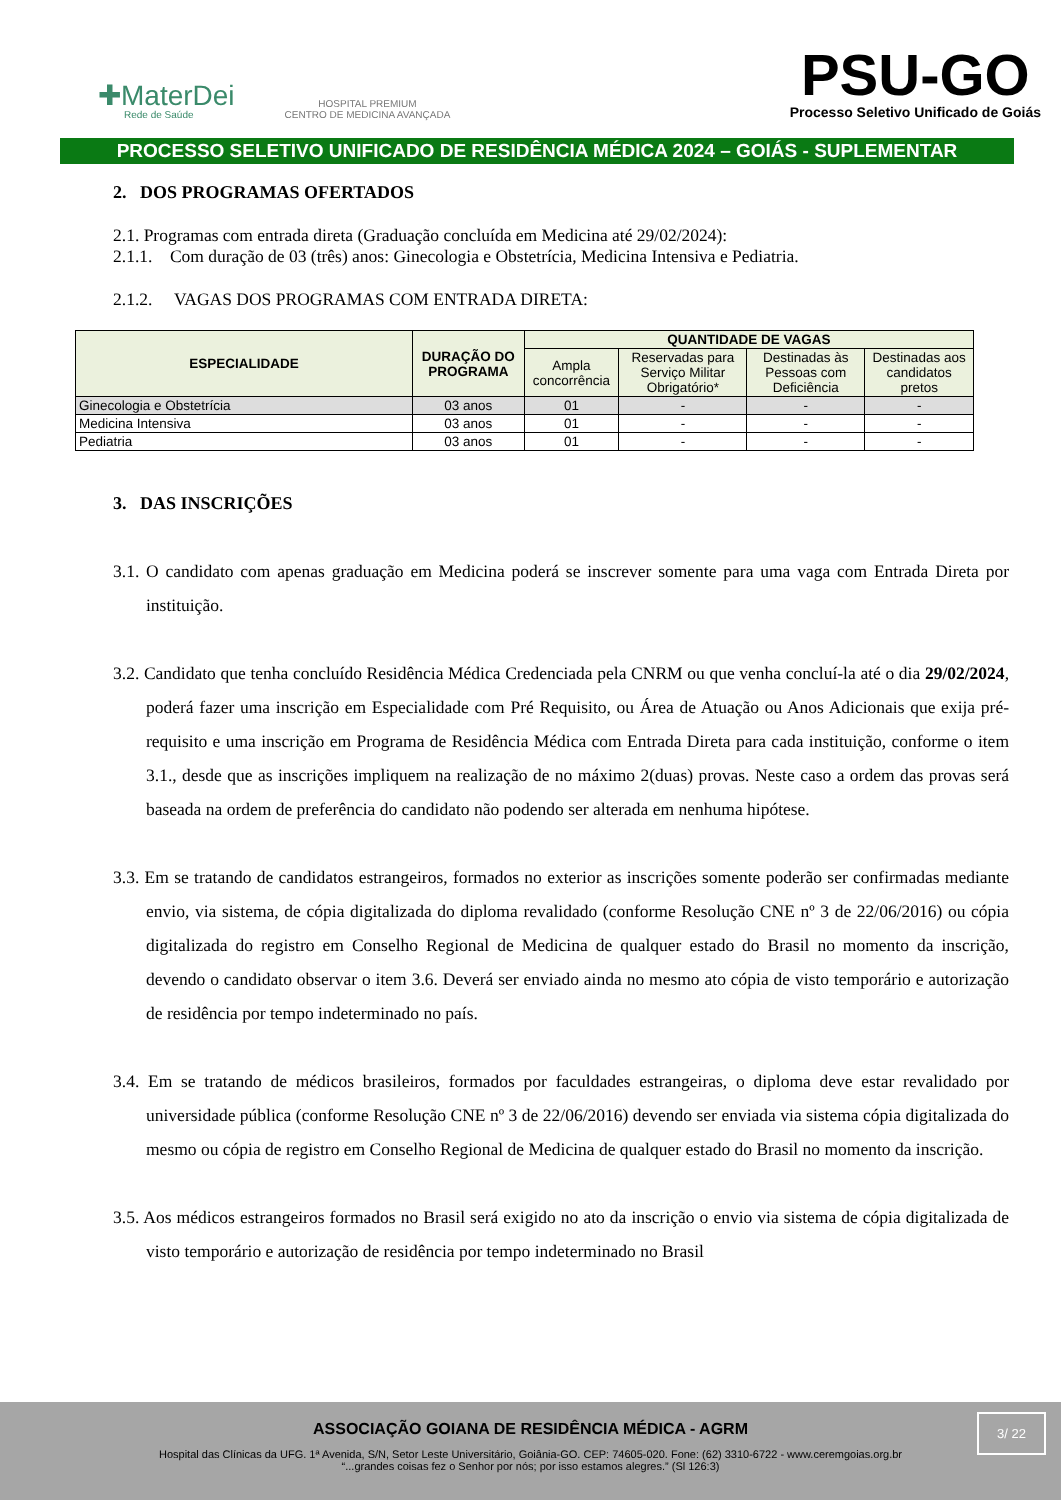✚MaterDei
Rede de Saúde
HOSPITAL PREMIUM
CENTRO DE MEDICINA AVANÇADA
PSU-GO
Processo Seletivo Unificado de Goiás
PROCESSO SELETIVO UNIFICADO DE RESIDÊNCIA MÉDICA 2024 – GOIÁS - SUPLEMENTAR
2. DOS PROGRAMAS OFERTADOS
2.1. Programas com entrada direta (Graduação concluída em Medicina até 29/02/2024):
2.1.1. Com duração de 03 (três) anos: Ginecologia e Obstetrícia, Medicina Intensiva e Pediatria.
2.1.2. VAGAS DOS PROGRAMAS COM ENTRADA DIRETA:
| ESPECIALIDADE | DURAÇÃO DO PROGRAMA | QUANTIDADE DE VAGAS | | | |
| --- | --- | --- | --- | --- | --- |
| | | Ampla concorrência | Reservadas para Serviço Militar Obrigatório* | Destinadas às Pessoas com Deficiência | Destinadas aos candidatos pretos |
| Ginecologia e Obstetrícia | 03 anos | 01 | - | - | - |
| Medicina Intensiva | 03 anos | 01 | - | - | - |
| Pediatria | 03 anos | 01 | - | - | - |
3. DAS INSCRIÇÕES
3.1. O candidato com apenas graduação em Medicina poderá se inscrever somente para uma vaga com Entrada Direta por instituição.
3.2. Candidato que tenha concluído Residência Médica Credenciada pela CNRM ou que venha concluí-la até o dia 29/02/2024, poderá fazer uma inscrição em Especialidade com Pré Requisito, ou Área de Atuação ou Anos Adicionais que exija pré-requisito e uma inscrição em Programa de Residência Médica com Entrada Direta para cada instituição, conforme o item 3.1., desde que as inscrições impliquem na realização de no máximo 2(duas) provas. Neste caso a ordem das provas será baseada na ordem de preferência do candidato não podendo ser alterada em nenhuma hipótese.
3.3. Em se tratando de candidatos estrangeiros, formados no exterior as inscrições somente poderão ser confirmadas mediante envio, via sistema, de cópia digitalizada do diploma revalidado (conforme Resolução CNE nº 3 de 22/06/2016) ou cópia digitalizada do registro em Conselho Regional de Medicina de qualquer estado do Brasil no momento da inscrição, devendo o candidato observar o item 3.6. Deverá ser enviado ainda no mesmo ato cópia de visto temporário e autorização de residência por tempo indeterminado no país.
3.4. Em se tratando de médicos brasileiros, formados por faculdades estrangeiras, o diploma deve estar revalidado por universidade pública (conforme Resolução CNE nº 3 de 22/06/2016) devendo ser enviada via sistema cópia digitalizada do mesmo ou cópia de registro em Conselho Regional de Medicina de qualquer estado do Brasil no momento da inscrição.
3.5. Aos médicos estrangeiros formados no Brasil será exigido no ato da inscrição o envio via sistema de cópia digitalizada de visto temporário e autorização de residência por tempo indeterminado no Brasil
ASSOCIAÇÃO GOIANA DE RESIDÊNCIA MÉDICA - AGRM
Hospital das Clínicas da UFG. 1ª Avenida, S/N, Setor Leste Universitário, Goiânia-GO. CEP: 74605-020. Fone: (62) 3310-6722 - www.ceremgoias.org.br
“...grandes coisas fez o Senhor por nós; por isso estamos alegres.” (Sl 126:3)
3/ 22